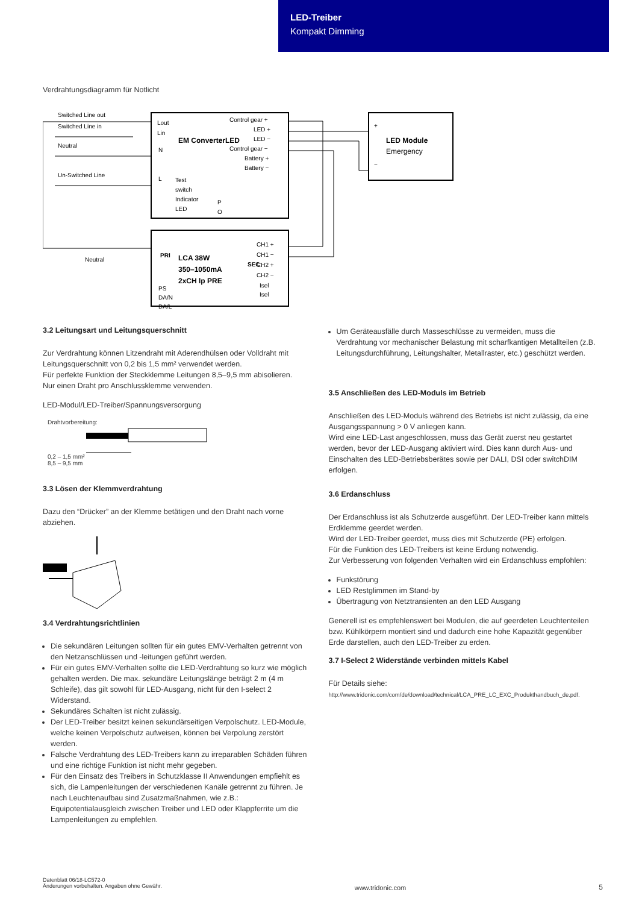LED-Treiber
Kompakt Dimming
Verdrahtungsdiagramm für Notlicht
EM ConverterLED
Switched Line out
Switched Line in
Neutral
Un-Switched Line
Control gear +
LED +
LED −
Control gear −
Battery +
Battery −
Test
switch
Indicator
LED
Lout
Lin
N
L
P
O
LED Module
Emergency
+
−
LCA 38W
350–1050mA
2xCH lp PRE
PRI
SEC
Neutral
PS
DA/N
DA/L
CH1 +
CH1 −
CH2 +
CH2 −
Isel
Isel
3.2 Leitungsart und Leitungsquerschnitt
Zur Verdrahtung können Litzendraht mit Aderendhülsen oder Volldraht mit Leitungsquerschnitt von 0,2 bis 1,5 mm² verwendet werden.
Für perfekte Funktion der Steckklemme Leitungen 8,5–9,5 mm abisolieren.
Nur einen Draht pro Anschlussklemme verwenden.
LED-Modul/LED-Treiber/Spannungsversorgung
Drahtvorbereitung:
0,2 – 1,5 mm²
8,5 – 9,5 mm
3.3 Lösen der Klemmverdrahtung
Dazu den “Drücker” an der Klemme betätigen und den Draht nach vorne abziehen.
3.4 Verdrahtungsrichtlinien
Die sekundären Leitungen sollten für ein gutes EMV-Verhalten getrennt von den Netzanschlüssen und -leitungen geführt werden.
Für ein gutes EMV-Verhalten sollte die LED-Verdrahtung so kurz wie möglich gehalten werden. Die max. sekundäre Leitungslänge beträgt 2 m (4 m Schleife), das gilt sowohl für LED-Ausgang, nicht für den I-select 2 Widerstand.
Sekundäres Schalten ist nicht zulässig.
Der LED-Treiber besitzt keinen sekundärseitigen Verpolschutz. LED-Module, welche keinen Verpolschutz aufweisen, können bei Verpolung zerstört werden.
Falsche Verdrahtung des LED-Treibers kann zu irreparablen Schäden führen und eine richtige Funktion ist nicht mehr gegeben.
Für den Einsatz des Treibers in Schutzklasse II Anwendungen empfiehlt es sich, die Lampenleitungen der verschiedenen Kanäle getrennt zu führen. Je nach Leuchtenaufbau sind Zusatzmaßnahmen, wie z.B.: Equipotentialausgleich zwischen Treiber und LED oder Klappferrite um die Lampenleitungen zu empfehlen.
Um Geräteausfälle durch Masseschlüsse zu vermeiden, muss die Verdrahtung vor mechanischer Belastung mit scharfkantigen Metallteilen (z.B. Leitungsdurchführung, Leitungshalter, Metallraster, etc.) geschützt werden.
3.5 Anschließen des LED-Moduls im Betrieb
Anschließen des LED-Moduls während des Betriebs ist nicht zulässig, da eine Ausgangsspannung > 0 V anliegen kann.
Wird eine LED-Last angeschlossen, muss das Gerät zuerst neu gestartet werden, bevor der LED-Ausgang aktiviert wird. Dies kann durch Aus- und Einschalten des LED-Betriebsberätes sowie per DALI, DSI oder switchDIM erfolgen.
3.6 Erdanschluss
Der Erdanschluss ist als Schutzerde ausgeführt. Der LED-Treiber kann mittels Erdklemme geerdet werden.
Wird der LED-Treiber geerdet, muss dies mit Schutzerde (PE) erfolgen.
Für die Funktion des LED-Treibers ist keine Erdung notwendig.
Zur Verbesserung von folgenden Verhalten wird ein Erdanschluss empfohlen:
Funkstörung
LED Restglimmen im Stand-by
Übertragung von Netztransienten an den LED Ausgang
Generell ist es empfehlenswert bei Modulen, die auf geerdeten Leuchtenteilen bzw. Kühlkörpern montiert sind und dadurch eine hohe Kapazität gegenüber Erde darstellen, auch den LED-Treiber zu erden.
3.7 I-Select 2 Widerstände verbinden mittels Kabel
Für Details siehe:
http://www.tridonic.com/com/de/download/technical/LCA_PRE_LC_EXC_Produkthandbuch_de.pdf.
Datenblatt 06/18-LC572-0
Änderungen vorbehalten. Angaben ohne Gewähr.
www.tridonic.com 5